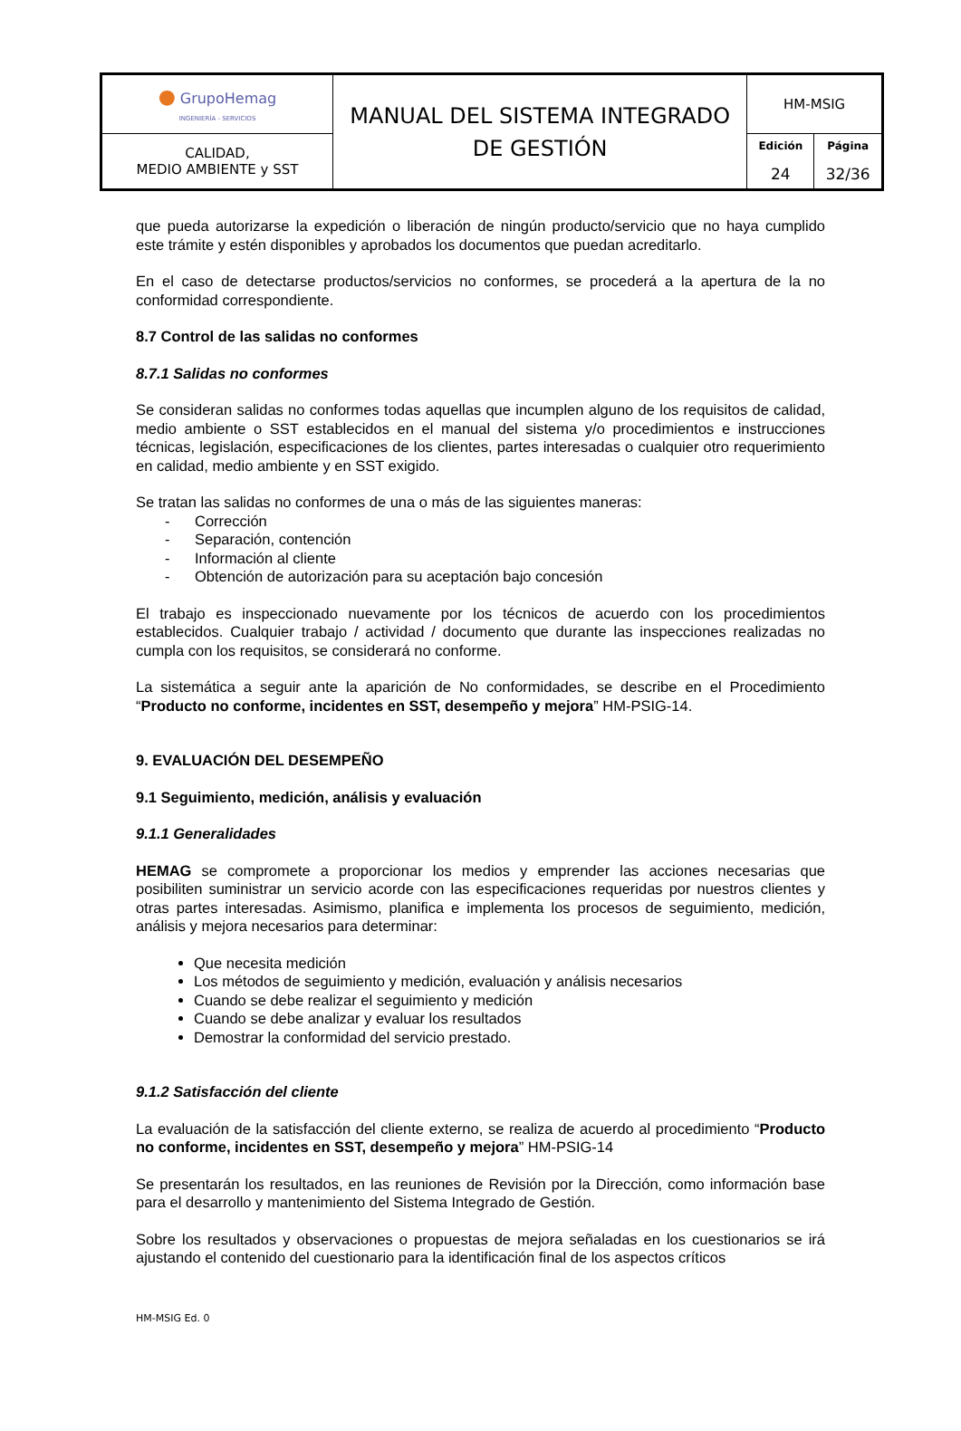| ● GrupoHemag INGENIERÍA - SERVICIOS | MANUAL DEL SISTEMA INTEGRADO DE GESTIÓN | HM-MSIG | |
| CALIDAD, MEDIO AMBIENTE y SST | | Edición 24 | Página 32/36 |
que pueda autorizarse la expedición o liberación de ningún producto/servicio que no haya cumplido este trámite y estén disponibles y aprobados los documentos que puedan acreditarlo.
En el caso de detectarse productos/servicios no conformes, se procederá a la apertura de la no conformidad correspondiente.
8.7 Control de las salidas no conformes
8.7.1 Salidas no conformes
Se consideran salidas no conformes todas aquellas que incumplen alguno de los requisitos de calidad, medio ambiente o SST establecidos en el manual del sistema y/o procedimientos e instrucciones técnicas, legislación, especificaciones de los clientes, partes interesadas o cualquier otro requerimiento en calidad, medio ambiente y en SST exigido.
Se tratan las salidas no conformes de una o más de las siguientes maneras:
- Corrección
- Separación, contención
- Información al cliente
- Obtención de autorización para su aceptación bajo concesión
El trabajo es inspeccionado nuevamente por los técnicos de acuerdo con los procedimientos establecidos. Cualquier trabajo / actividad / documento que durante las inspecciones realizadas no cumpla con los requisitos, se considerará no conforme.
La sistemática a seguir ante la aparición de No conformidades, se describe en el Procedimiento “Producto no conforme, incidentes en SST, desempeño y mejora” HM-PSIG-14.
9. EVALUACIÓN DEL DESEMPEÑO
9.1 Seguimiento, medición, análisis y evaluación
9.1.1 Generalidades
HEMAG se compromete a proporcionar los medios y emprender las acciones necesarias que posibiliten suministrar un servicio acorde con las especificaciones requeridas por nuestros clientes y otras partes interesadas. Asimismo, planifica e implementa los procesos de seguimiento, medición, análisis y mejora necesarios para determinar:
Que necesita medición
Los métodos de seguimiento y medición, evaluación y análisis necesarios
Cuando se debe realizar el seguimiento y medición
Cuando se debe analizar y evaluar los resultados
Demostrar la conformidad del servicio prestado.
9.1.2 Satisfacción del cliente
La evaluación de la satisfacción del cliente externo, se realiza de acuerdo al procedimiento “Producto no conforme, incidentes en SST, desempeño y mejora” HM-PSIG-14
Se presentarán los resultados, en las reuniones de Revisión por la Dirección, como información base para el desarrollo y mantenimiento del Sistema Integrado de Gestión.
Sobre los resultados y observaciones o propuestas de mejora señaladas en los cuestionarios se irá ajustando el contenido del cuestionario para la identificación final de los aspectos críticos
HM-MSIG Ed. 0